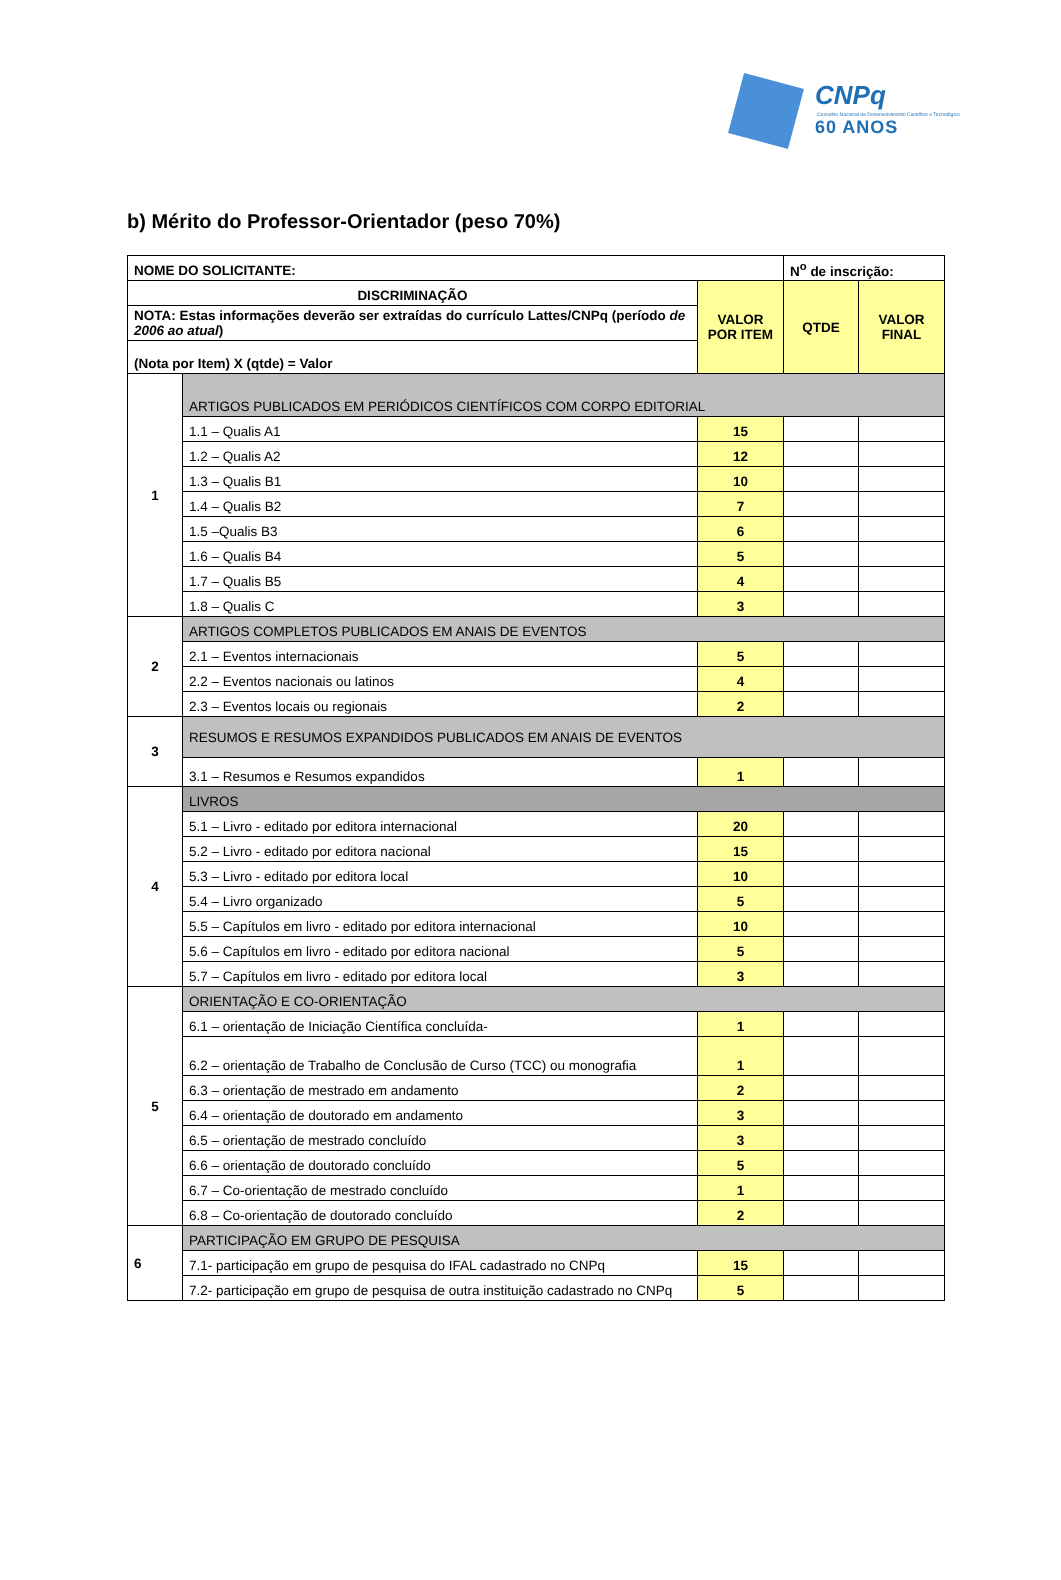CNPq
Conselho Nacional de Desenvolvimento Científico e Tecnológico
60 ANOS
b) Mérito do Professor-Orientador (peso 70%)
| NOME DO SOLICITANTE: | | | N<sup>o</sup> de inscrição: | |
| DISCRIMINAÇÃO | | VALOR POR ITEM | QTDE | VALOR FINAL |
| NOTA: Estas informações deverão ser extraídas do currículo Lattes/CNPq (período de 2006 ao atual ) | | | | |
| (Nota por Item) X (qtde) = Valor | | | | |
| 1 | ARTIGOS PUBLICADOS EM PERIÓDICOS CIENTÍFICOS COM CORPO EDITORIAL | | | |
| | 1.1 – Qualis A1 | 15 | | |
| | 1.2 – Qualis A2 | 12 | | |
| | 1.3 – Qualis B1 | 10 | | |
| | 1.4 – Qualis B2 | 7 | | |
| | 1.5 –Qualis B3 | 6 | | |
| | 1.6 – Qualis B4 | 5 | | |
| | 1.7 – Qualis B5 | 4 | | |
| | 1.8 – Qualis C | 3 | | |
| 2 | ARTIGOS COMPLETOS PUBLICADOS EM ANAIS DE EVENTOS | | | |
| | 2.1 – Eventos internacionais | 5 | | |
| | 2.2 – Eventos nacionais ou latinos | 4 | | |
| | 2.3 – Eventos locais ou regionais | 2 | | |
| 3 | RESUMOS E RESUMOS EXPANDIDOS PUBLICADOS EM ANAIS DE EVENTOS | | | |
| | 3.1 – Resumos e Resumos expandidos | 1 | | |
| 4 | LIVROS | | | |
| | 5.1 – Livro - editado por editora internacional | 20 | | |
| | 5.2 – Livro - editado por editora nacional | 15 | | |
| | 5.3 – Livro - editado por editora local | 10 | | |
| | 5.4 – Livro organizado | 5 | | |
| | 5.5 – Capítulos em livro - editado por editora internacional | 10 | | |
| | 5.6 – Capítulos em livro - editado por editora nacional | 5 | | |
| | 5.7 – Capítulos em livro - editado por editora local | 3 | | |
| 5 | ORIENTAÇÃO E CO-ORIENTAÇÃO | | | |
| | 6.1 – orientação de Iniciação Científica concluída- | 1 | | |
| | 6.2 – orientação de Trabalho de Conclusão de Curso (TCC) ou monografia | 1 | | |
| | 6.3 – orientação de mestrado em andamento | 2 | | |
| | 6.4 – orientação de doutorado em andamento | 3 | | |
| | 6.5 – orientação de mestrado concluído | 3 | | |
| | 6.6 – orientação de doutorado concluído | 5 | | |
| | 6.7 – Co-orientação de mestrado concluído | 1 | | |
| | 6.8 – Co-orientação de doutorado concluído | 2 | | |
| 6 | PARTICIPAÇÃO EM GRUPO DE PESQUISA | | | |
| | 7.1- participação em grupo de pesquisa do IFAL cadastrado no CNPq | 15 | | |
| | 7.2- participação em grupo de pesquisa de outra instituição cadastrado no CNPq | 5 | | |